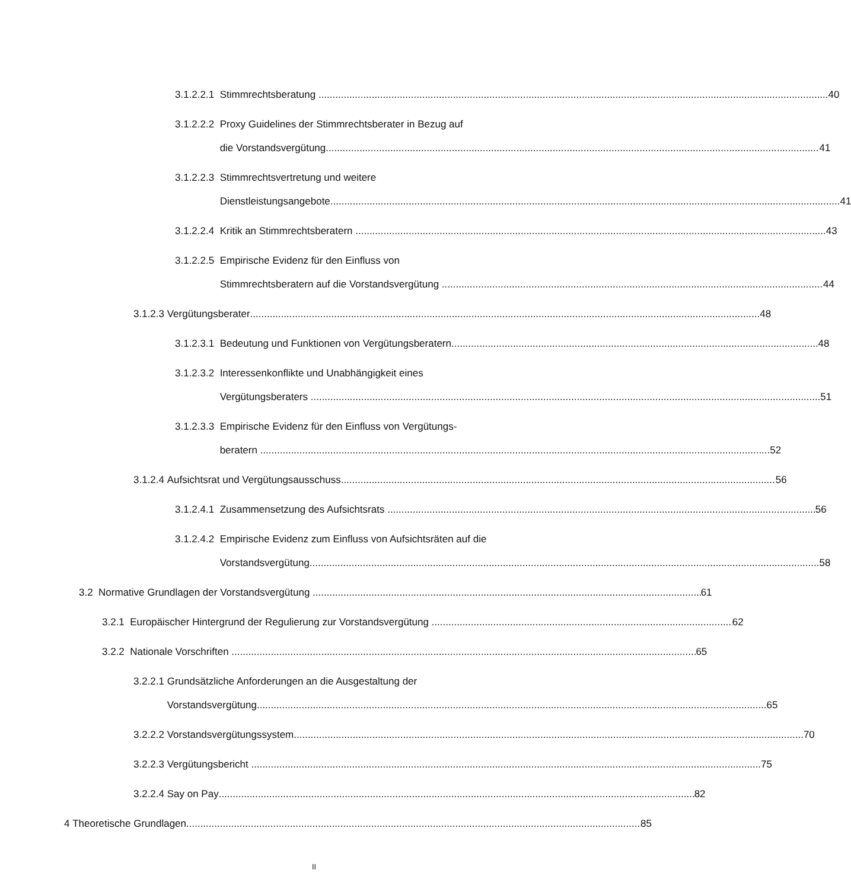3.1.2.2.1 Stimmrechtsberatung 40
3.1.2.2.2 Proxy Guidelines der Stimmrechtsberater in Bezug auf
die Vorstandsvergütung 41
3.1.2.2.3 Stimmrechtsvertretung und weitere
Dienstleistungsangebote 41
3.1.2.2.4 Kritik an Stimmrechtsberatern 43
3.1.2.2.5 Empirische Evidenz für den Einfluss von
Stimmrechtsberatern auf die Vorstandsvergütung 44
3.1.2.3 Vergütungsberater 48
3.1.2.3.1 Bedeutung und Funktionen von Vergütungsberatern 48
3.1.2.3.2 Interessenkonflikte und Unabhängigkeit eines
Vergütungsberaters 51
3.1.2.3.3 Empirische Evidenz für den Einfluss von Vergütungs-
beratern 52
3.1.2.4 Aufsichtsrat und Vergütungsausschuss 56
3.1.2.4.1 Zusammensetzung des Aufsichtsrats 56
3.1.2.4.2 Empirische Evidenz zum Einfluss von Aufsichtsräten auf die
Vorstandsvergütung 58
3.2 Normative Grundlagen der Vorstandsvergütung 61
3.2.1 Europäischer Hintergrund der Regulierung zur Vorstandsvergütung 62
3.2.2 Nationale Vorschriften 65
3.2.2.1 Grundsätzliche Anforderungen an die Ausgestaltung der
Vorstandsvergütung 65
3.2.2.2 Vorstandsvergütungssystem 70
3.2.2.3 Vergütungsbericht 75
3.2.2.4 Say on Pay 82
4 Theoretische Grundlagen 85
II